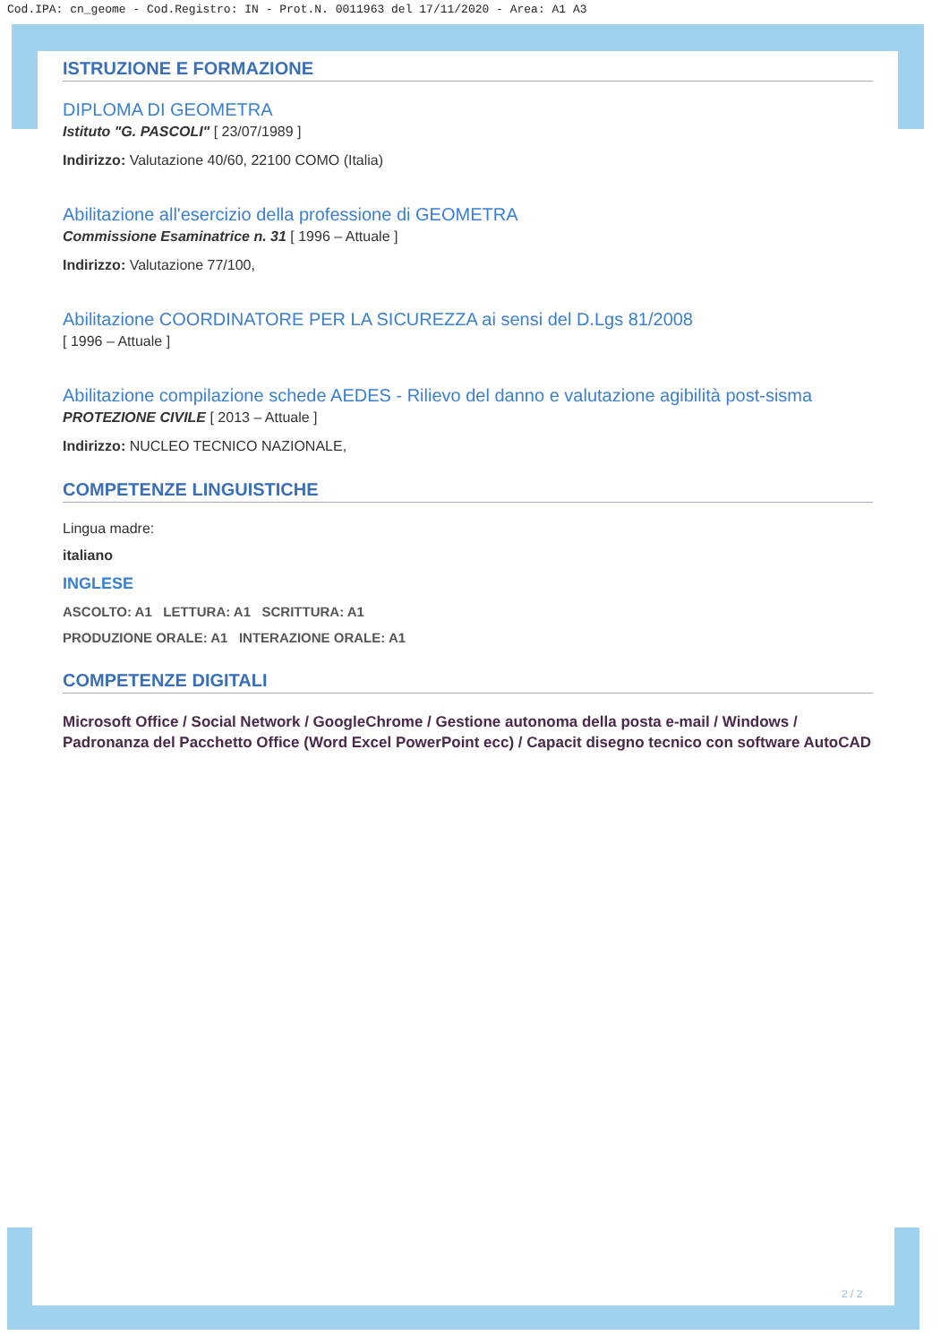Cod.IPA: cn_geome - Cod.Registro: IN - Prot.N. 0011963 del 17/11/2020 - Area: A1 A3
ISTRUZIONE E FORMAZIONE
DIPLOMA DI GEOMETRA
Istituto "G. PASCOLI" [ 23/07/1989 ]
Indirizzo: Valutazione 40/60, 22100 COMO (Italia)
Abilitazione all'esercizio della professione di GEOMETRA
Commissione Esaminatrice n. 31 [ 1996 – Attuale ]
Indirizzo: Valutazione 77/100,
Abilitazione COORDINATORE PER LA SICUREZZA ai sensi del D.Lgs 81/2008
[ 1996 – Attuale ]
Abilitazione compilazione schede AEDES - Rilievo del danno e valutazione agibilità post-sisma
PROTEZIONE CIVILE [ 2013 – Attuale ]
Indirizzo: NUCLEO TECNICO NAZIONALE,
COMPETENZE LINGUISTICHE
Lingua madre:
italiano
INGLESE
ASCOLTO: A1 LETTURA: A1 SCRITTURA: A1
PRODUZIONE ORALE: A1 INTERAZIONE ORALE: A1
COMPETENZE DIGITALI
Microsoft Office / Social Network / GoogleChrome / Gestione autonoma della posta e-mail / Windows / Padronanza del Pacchetto Office (Word Excel PowerPoint ecc) / Capacit disegno tecnico con software AutoCAD
2 / 2